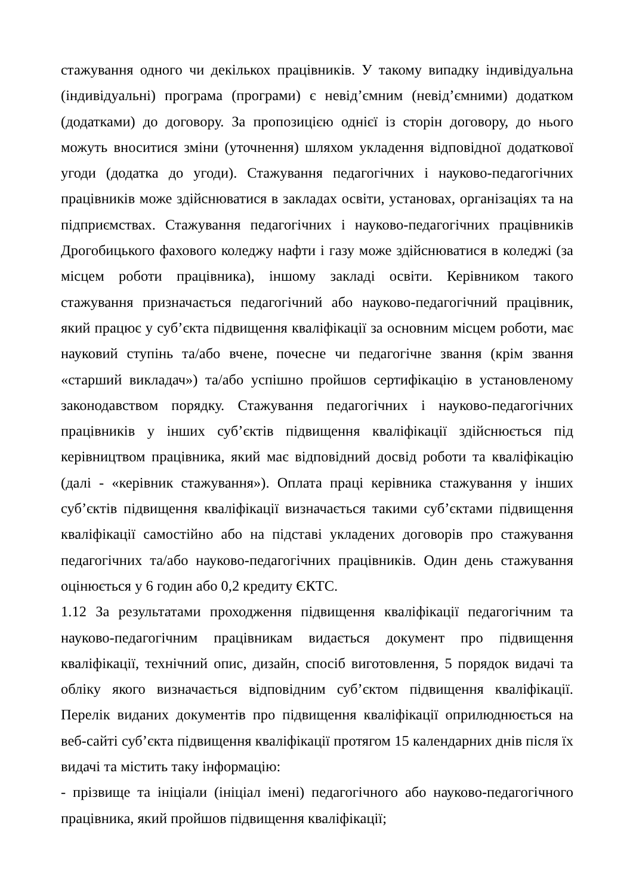стажування одного чи декількох працівників. У такому випадку індивідуальна (індивідуальні) програма (програми) є невід’ємним (невід’ємними) додатком (додатками) до договору. За пропозицією однієї із сторін договору, до нього можуть вноситися зміни (уточнення) шляхом укладення відповідної додаткової угоди (додатка до угоди). Стажування педагогічних і науково-педагогічних працівників може здійснюватися в закладах освіти, установах, організаціях та на підприємствах. Стажування педагогічних і науково-педагогічних працівників Дрогобицького фахового коледжу нафти і газу може здійснюватися в коледжі (за місцем роботи працівника), іншому закладі освіти. Керівником такого стажування призначається педагогічний або науково-педагогічний працівник, який працює у суб’єкта підвищення кваліфікації за основним місцем роботи, має науковий ступінь та/або вчене, почесне чи педагогічне звання (крім звання «старший викладач») та/або успішно пройшов сертифікацію в установленому законодавством порядку. Стажування педагогічних і науково-педагогічних працівників у інших суб’єктів підвищення кваліфікації здійснюється під керівництвом працівника, який має відповідний досвід роботи та кваліфікацію (далі - «керівник стажування»). Оплата праці керівника стажування у інших суб’єктів підвищення кваліфікації визначається такими суб’єктами підвищення кваліфікації самостійно або на підставі укладених договорів про стажування педагогічних та/або науково-педагогічних працівників. Один день стажування оцінюється у 6 годин або 0,2 кредиту ЄКТС.
1.12 За результатами проходження підвищення кваліфікації педагогічним та науково-педагогічним працівникам видається документ про підвищення кваліфікації, технічний опис, дизайн, спосіб виготовлення, 5 порядок видачі та обліку якого визначається відповідним суб’єктом підвищення кваліфікації. Перелік виданих документів про підвищення кваліфікації оприлюднюється на веб-сайті суб’єкта підвищення кваліфікації протягом 15 календарних днів після їх видачі та містить таку інформацію:
- прізвище та ініціали (ініціал імені) педагогічного або науково-педагогічного працівника, який пройшов підвищення кваліфікації;